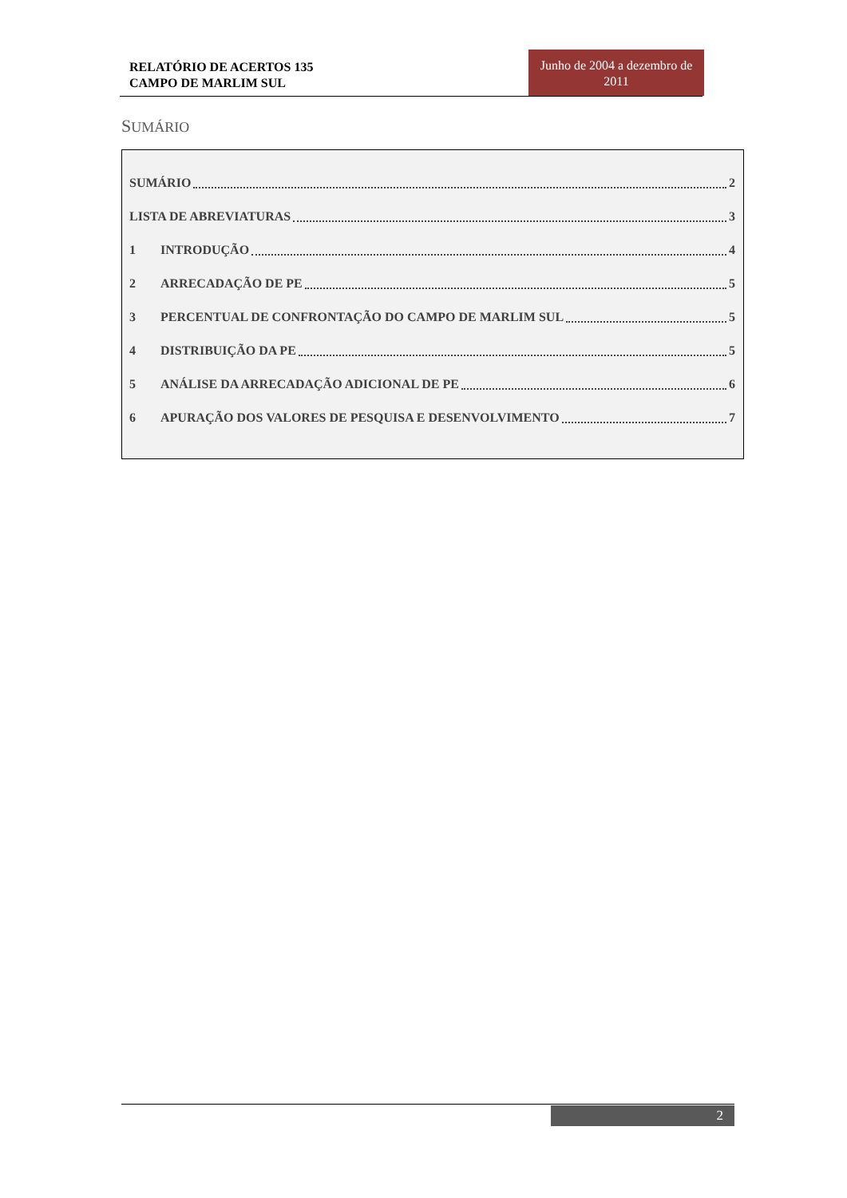RELATÓRIO DE ACERTOS 135
CAMPO DE MARLIM SUL
Junho de 2004 a dezembro de 2011
SUMÁRIO
SUMÁRIO 2
LISTA DE ABREVIATURAS 3
1 INTRODUÇÃO 4
2 ARRECADAÇÃO DE PE 5
3 PERCENTUAL DE CONFRONTAÇÃO DO CAMPO DE MARLIM SUL 5
4 DISTRIBUIÇÃO DA PE 5
5 ANÁLISE DA ARRECADAÇÃO ADICIONAL DE PE 6
6 APURAÇÃO DOS VALORES DE PESQUISA E DESENVOLVIMENTO 7
2